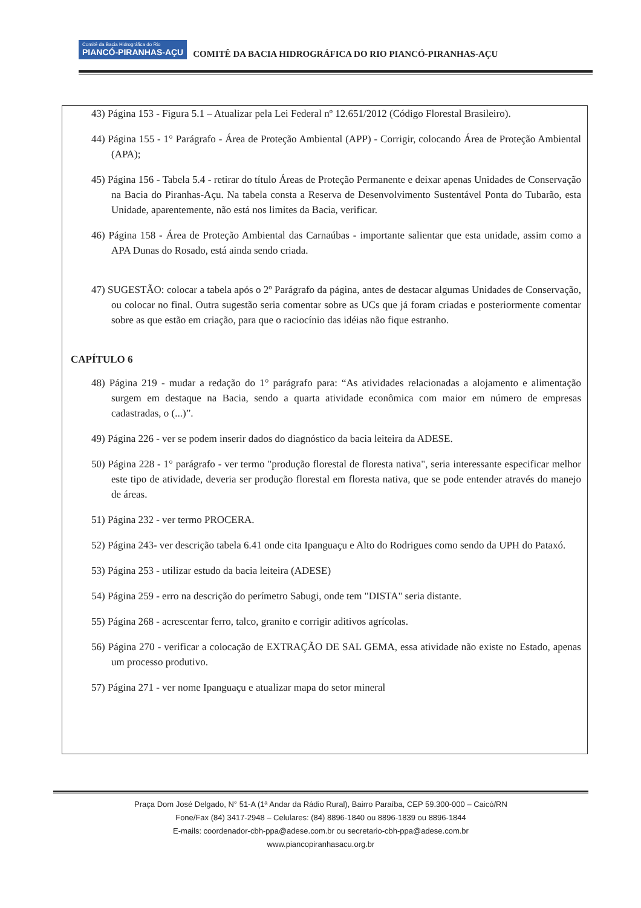Comitê da Bacia Hidrográfica do Rio PIANCÓ-PIRANHAS-AÇU COMITÊ DA BACIA HIDROGRÁFICA DO RIO PIANCÓ-PIRANHAS-AÇU
43) Página 153 - Figura 5.1 – Atualizar pela Lei Federal nº 12.651/2012 (Código Florestal Brasileiro).
44) Página 155 - 1° Parágrafo - Área de Proteção Ambiental (APP) - Corrigir, colocando Área de Proteção Ambiental (APA);
45) Página 156 - Tabela 5.4 - retirar do título Áreas de Proteção Permanente e deixar apenas Unidades de Conservação na Bacia do Piranhas-Açu. Na tabela consta a Reserva de Desenvolvimento Sustentável Ponta do Tubarão, esta Unidade, aparentemente, não está nos limites da Bacia, verificar.
46) Página 158 - Área de Proteção Ambiental das Carnaúbas - importante salientar que esta unidade, assim como a APA Dunas do Rosado, está ainda sendo criada.
47) SUGESTÃO: colocar a tabela após o 2º Parágrafo da página, antes de destacar algumas Unidades de Conservação, ou colocar no final. Outra sugestão seria comentar sobre as UCs que já foram criadas e posteriormente comentar sobre as que estão em criação, para que o raciocínio das idéias não fique estranho.
CAPÍTULO 6
48) Página 219 - mudar a redação do 1° parágrafo para: “As atividades relacionadas a alojamento e alimentação surgem em destaque na Bacia, sendo a quarta atividade econômica com maior em número de empresas cadastradas, o (...)”.
49) Página 226 - ver se podem inserir dados do diagnóstico da bacia leiteira da ADESE.
50) Página 228 - 1° parágrafo - ver termo "produção florestal de floresta nativa", seria interessante especificar melhor este tipo de atividade, deveria ser produção florestal em floresta nativa, que se pode entender através do manejo de áreas.
51) Página 232 - ver termo PROCERA.
52) Página 243- ver descrição tabela 6.41 onde cita Ipanguaçu e Alto do Rodrigues como sendo da UPH do Pataxó.
53) Página 253 - utilizar estudo da bacia leiteira (ADESE)
54) Página 259 - erro na descrição do perímetro Sabugi, onde tem "DISTA" seria distante.
55) Página 268 - acrescentar ferro, talco, granito e corrigir aditivos agrícolas.
56) Página 270 - verificar a colocação de EXTRAÇÃO DE SAL GEMA, essa atividade não existe no Estado, apenas um processo produtivo.
57) Página 271 - ver nome Ipanguaçu e atualizar mapa do setor mineral
Praça Dom José Delgado, N° 51-A (1ª Andar da Rádio Rural), Bairro Paraíba, CEP 59.300-000 – Caicó/RN
Fone/Fax (84) 3417-2948 – Celulares: (84) 8896-1840 ou 8896-1839 ou 8896-1844
E-mails: coordenador-cbh-ppa@adese.com.br ou secretario-cbh-ppa@adese.com.br
www.piancopiranhasacu.org.br